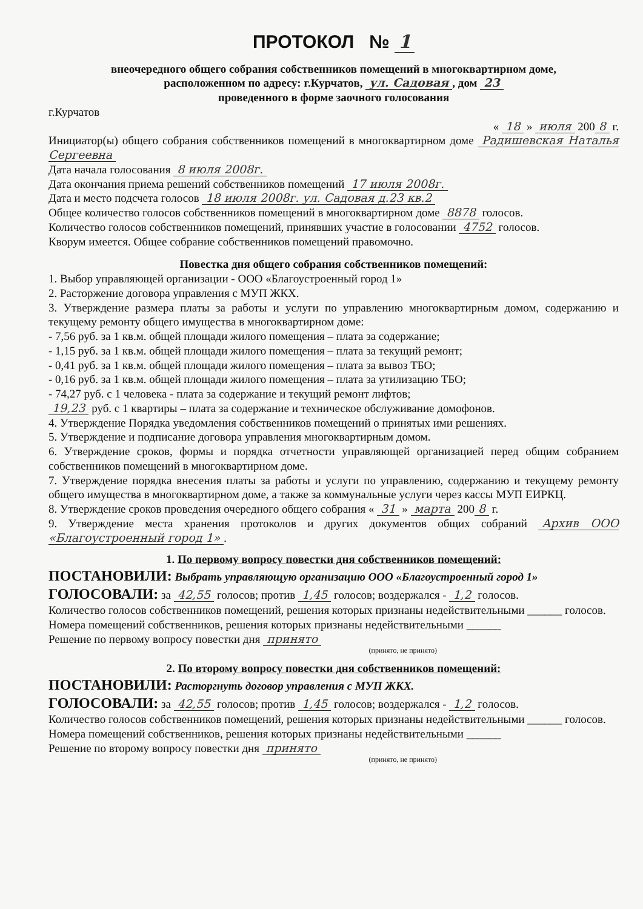ПРОТОКОЛ № 1
внеочередного общего собрания собственников помещений в многоквартирном доме,
расположенном по адресу: г.Курчатов, ул. Садовая, дом 23
проведенного в форме заочного голосования
г.Курчатов
« 18 » июля 200 8 г.
Инициатор(ы) общего собрания собственников помещений в многоквартирном доме Радишевская Наталья Сергеевна
Дата начала голосования 8 июля 2008г.
Дата окончания приема решений собственников помещений 17 июля 2008г.
Дата и место подсчета голосов 18 июля 2008г. ул. Садовая д.23 кв.2
Общее количество голосов собственников помещений в многоквартирном доме 8878 голосов.
Количество голосов собственников помещений, принявших участие в голосовании 4752 голосов.
Кворум имеется. Общее собрание собственников помещений правомочно.
Повестка дня общего собрания собственников помещений:
1. Выбор управляющей организации - ООО «Благоустроенный город 1»
2. Расторжение договора управления с МУП ЖКХ.
3. Утверждение размера платы за работы и услуги по управлению многоквартирным домом, содержанию и текущему ремонту общего имущества в многоквартирном доме:
- 7,56 руб. за 1 кв.м. общей площади жилого помещения – плата за содержание;
- 1,15 руб. за 1 кв.м. общей площади жилого помещения – плата за текущий ремонт;
- 0,41 руб. за 1 кв.м. общей площади жилого помещения – плата за вывоз ТБО;
- 0,16 руб. за 1 кв.м. общей площади жилого помещения – плата за утилизацию ТБО;
- 74,27 руб. с 1 человека - плата за содержание и текущий ремонт лифтов;
19,23 руб. с 1 квартиры – плата за содержание и техническое обслуживание домофонов.
4. Утверждение Порядка уведомления собственников помещений о принятых ими решениях.
5. Утверждение и подписание договора управления многоквартирным домом.
6. Утверждение сроков, формы и порядка отчетности управляющей организацией перед общим собранием собственников помещений в многоквартирном доме.
7. Утверждение порядка внесения платы за работы и услуги по управлению, содержанию и текущему ремонту общего имущества в многоквартирном доме, а также за коммунальные услуги через кассы МУП ЕИРКЦ.
8. Утверждение сроков проведения очередного общего собрания « 31 » марта 200 8 г.
9. Утверждение места хранения протоколов и других документов общих собраний Архив ООО «Благоустроенный город 1».
1. По первому вопросу повестки дня собственников помещений:
ПОСТАНОВИЛИ: Выбрать управляющую организацию ООО «Благоустроенный город 1»
ГОЛОСОВАЛИ: за 42,55 голосов; против 1,45 голосов; воздержался - 1,2 голосов.
Количество голосов собственников помещений, решения которых признаны недействительными ______ голосов.
Номера помещений собственников, решения которых признаны недействительными ______
Решение по первому вопросу повестки дня принято
(принято, не принято)
2. По второму вопросу повестки дня собственников помещений:
ПОСТАНОВИЛИ: Расторгнуть договор управления с МУП ЖКХ.
ГОЛОСОВАЛИ: за 42,55 голосов; против 1,45 голосов; воздержался - 1,2 голосов.
Количество голосов собственников помещений, решения которых признаны недействительными ______ голосов.
Номера помещений собственников, решения которых признаны недействительными ______
Решение по второму вопросу повестки дня принято
(принято, не принято)